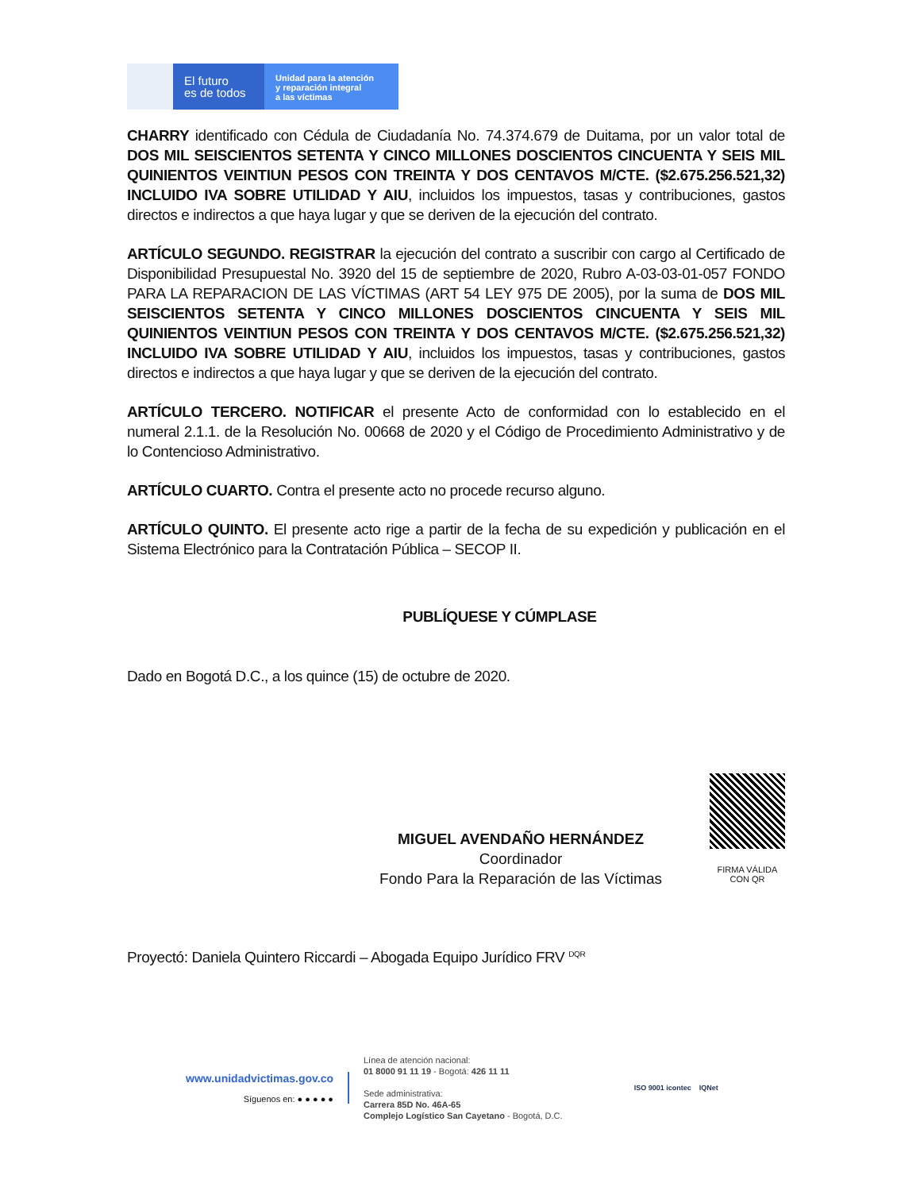El futuro
es de todos
Unidad para la atención
y reparación integral
a las víctimas
CHARRY identificado con Cédula de Ciudadanía No. 74.374.679 de Duitama, por un valor total de DOS MIL SEISCIENTOS SETENTA Y CINCO MILLONES DOSCIENTOS CINCUENTA Y SEIS MIL QUINIENTOS VEINTIUN PESOS CON TREINTA Y DOS CENTAVOS M/CTE. ($2.675.256.521,32) INCLUIDO IVA SOBRE UTILIDAD Y AIU, incluidos los impuestos, tasas y contribuciones, gastos directos e indirectos a que haya lugar y que se deriven de la ejecución del contrato.
ARTÍCULO SEGUNDO. REGISTRAR la ejecución del contrato a suscribir con cargo al Certificado de Disponibilidad Presupuestal No. 3920 del 15 de septiembre de 2020, Rubro A-03-03-01-057 FONDO PARA LA REPARACION DE LAS VÍCTIMAS (ART 54 LEY 975 DE 2005), por la suma de DOS MIL SEISCIENTOS SETENTA Y CINCO MILLONES DOSCIENTOS CINCUENTA Y SEIS MIL QUINIENTOS VEINTIUN PESOS CON TREINTA Y DOS CENTAVOS M/CTE. ($2.675.256.521,32) INCLUIDO IVA SOBRE UTILIDAD Y AIU, incluidos los impuestos, tasas y contribuciones, gastos directos e indirectos a que haya lugar y que se deriven de la ejecución del contrato.
ARTÍCULO TERCERO. NOTIFICAR el presente Acto de conformidad con lo establecido en el numeral 2.1.1. de la Resolución No. 00668 de 2020 y el Código de Procedimiento Administrativo y de lo Contencioso Administrativo.
ARTÍCULO CUARTO. Contra el presente acto no procede recurso alguno.
ARTÍCULO QUINTO. El presente acto rige a partir de la fecha de su expedición y publicación en el Sistema Electrónico para la Contratación Pública – SECOP II.
PUBLÍQUESE Y CÚMPLASE
Dado en Bogotá D.C., a los quince (15) de octubre de 2020.
MIGUEL AVENDAÑO HERNÁNDEZ
Coordinador
Fondo Para la Reparación de las Víctimas
FIRMA VÁLIDA CON QR
Proyectó: Daniela Quintero Riccardi – Abogada Equipo Jurídico FRV <sup>DQR</sup>
www.unidadvictimas.gov.co
Síguenos en: ● ● ● ● ●
Línea de atención nacional:
01 8000 91 11 19 - Bogotá: 426 11 11
Sede administrativa:
Carrera 85D No. 46A-65
Complejo Logístico San Cayetano - Bogotá, D.C.
ISO 9001 icontec IQNet